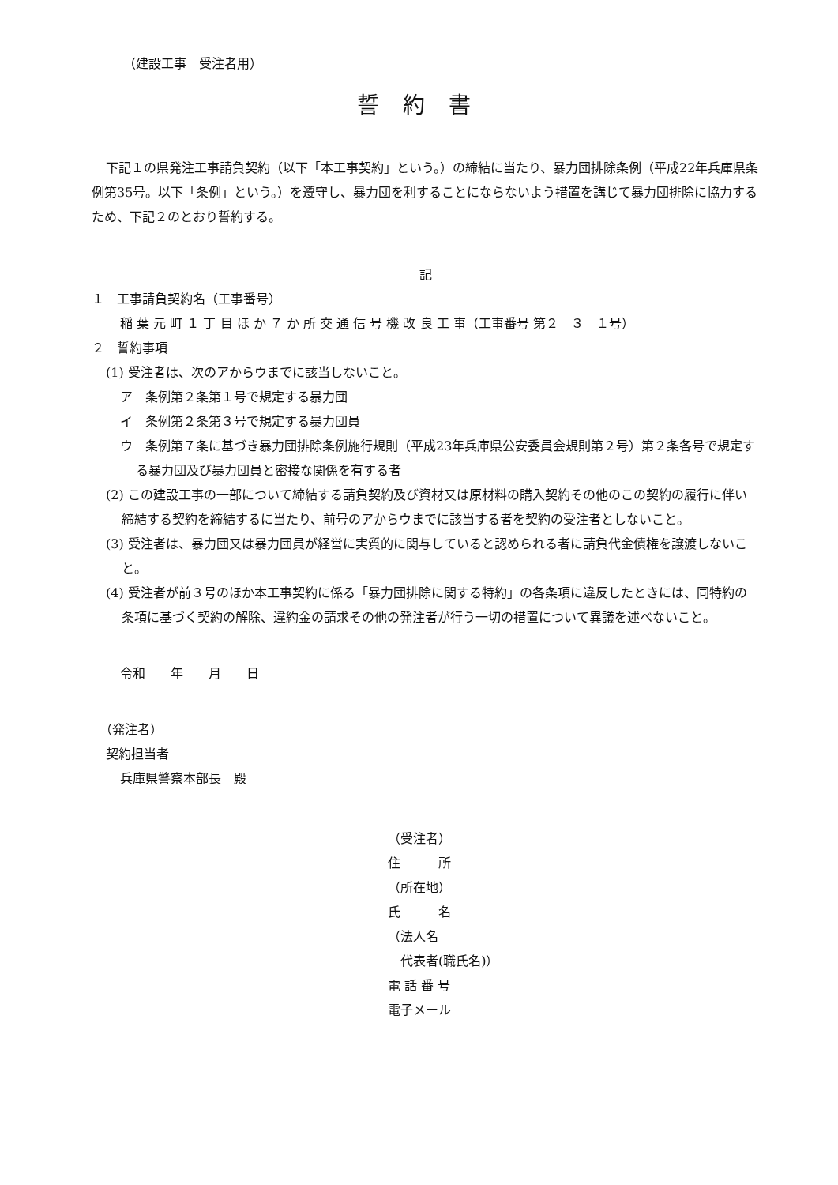（建設工事　受注者用）
誓約書
下記１の県発注工事請負契約（以下「本工事契約」という。）の締結に当たり、暴力団排除条例（平成22年兵庫県条例第35号。以下「条例」という。）を遵守し、暴力団を利することにならないよう措置を講じて暴力団排除に協力するため、下記２のとおり誓約する。
記
１　工事請負契約名（工事番号）
稲 葉 元 町 １ 丁 目 ほ か ７ か 所 交 通 信 号 機 改 良 工 事（工事番号 第２　３　１号）
２　誓約事項
(1) 受注者は、次のアからウまでに該当しないこと。
ア　条例第２条第１号で規定する暴力団
イ　条例第２条第３号で規定する暴力団員
ウ　条例第７条に基づき暴力団排除条例施行規則（平成23年兵庫県公安委員会規則第２号）第２条各号で規定する暴力団及び暴力団員と密接な関係を有する者
(2) この建設工事の一部について締結する請負契約及び資材又は原材料の購入契約その他のこの契約の履行に伴い締結する契約を締結するに当たり、前号のアからウまでに該当する者を契約の受注者としないこと。
(3) 受注者は、暴力団又は暴力団員が経営に実質的に関与していると認められる者に請負代金債権を譲渡しないこと。
(4) 受注者が前３号のほか本工事契約に係る「暴力団排除に関する特約」の各条項に違反したときには、同特約の条項に基づく契約の解除、違約金の請求その他の発注者が行う一切の措置について異議を述べないこと。
令和　　年　　月　　日
（発注者）
契約担当者
兵庫県警察本部長　殿
（受注者）
住　　　所
（所在地）
氏　　　名
（法人名
　代表者(職氏名)）
電 話 番 号
電子メール